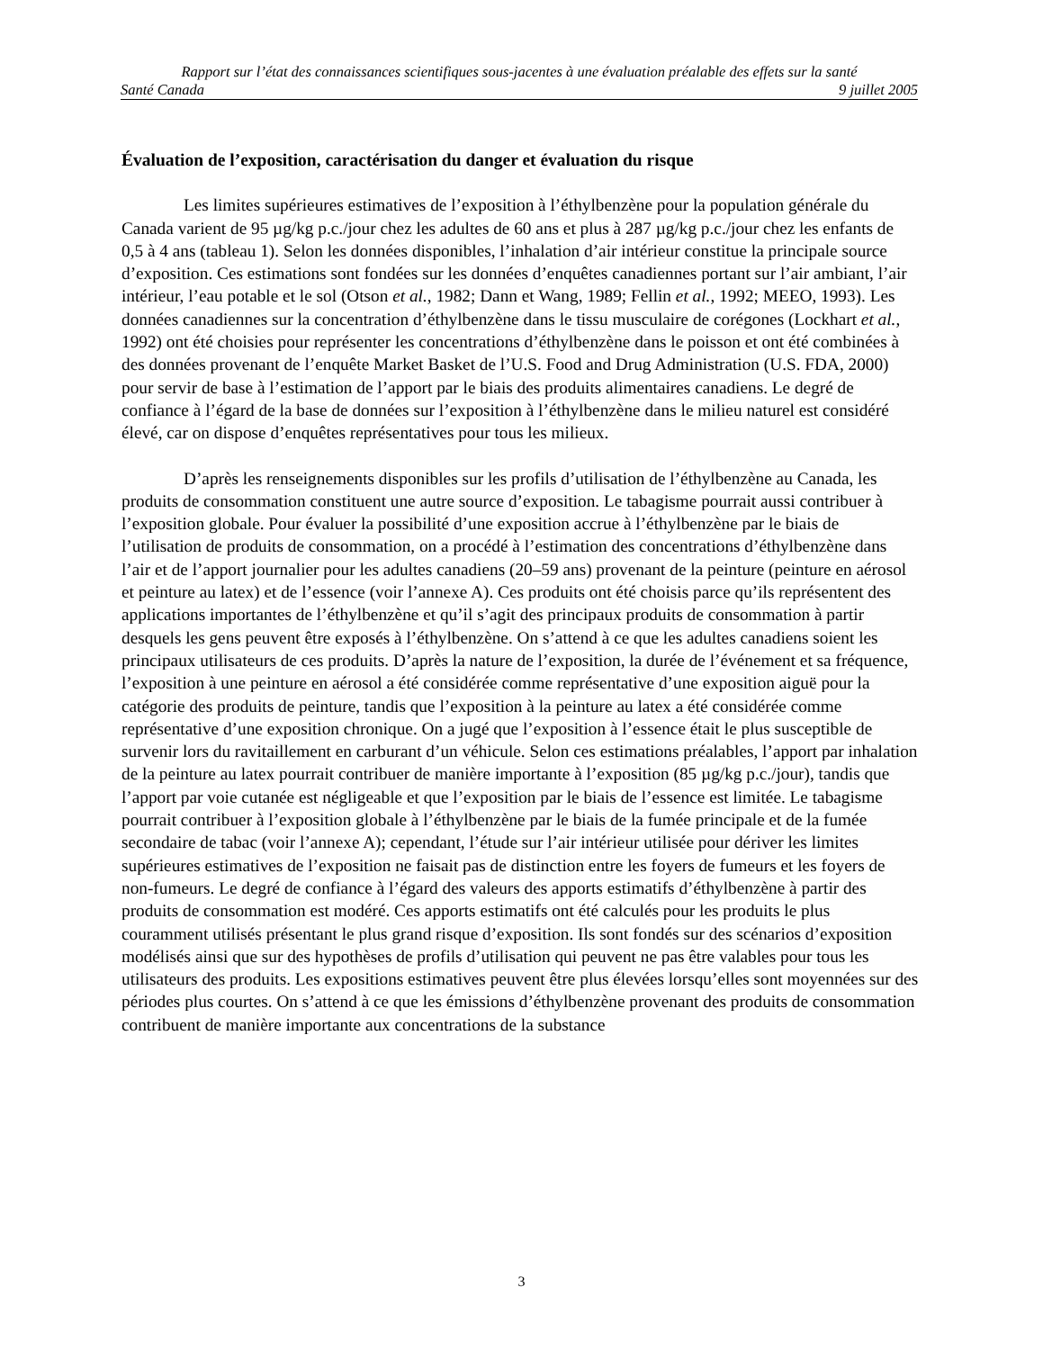Rapport sur l’état des connaissances scientifiques sous-jacentes à une évaluation préalable des effets sur la santé
Santé Canada 9 juillet 2005
Évaluation de l’exposition, caractérisation du danger et évaluation du risque
Les limites supérieures estimatives de l’exposition à l’éthylbenzène pour la population générale du Canada varient de 95 µg/kg p.c./jour chez les adultes de 60 ans et plus à 287 µg/kg p.c./jour chez les enfants de 0,5 à 4 ans (tableau 1). Selon les données disponibles, l’inhalation d’air intérieur constitue la principale source d’exposition. Ces estimations sont fondées sur les données d’enquêtes canadiennes portant sur l’air ambiant, l’air intérieur, l’eau potable et le sol (Otson et al., 1982; Dann et Wang, 1989; Fellin et al., 1992; MEEO, 1993). Les données canadiennes sur la concentration d’éthylbenzène dans le tissu musculaire de corégones (Lockhart et al., 1992) ont été choisies pour représenter les concentrations d’éthylbenzène dans le poisson et ont été combinées à des données provenant de l’enquête Market Basket de l’U.S. Food and Drug Administration (U.S. FDA, 2000) pour servir de base à l’estimation de l’apport par le biais des produits alimentaires canadiens. Le degré de confiance à l’égard de la base de données sur l’exposition à l’éthylbenzène dans le milieu naturel est considéré élevé, car on dispose d’enquêtes représentatives pour tous les milieux.
D’après les renseignements disponibles sur les profils d’utilisation de l’éthylbenzène au Canada, les produits de consommation constituent une autre source d’exposition. Le tabagisme pourrait aussi contribuer à l’exposition globale. Pour évaluer la possibilité d’une exposition accrue à l’éthylbenzène par le biais de l’utilisation de produits de consommation, on a procédé à l’estimation des concentrations d’éthylbenzène dans l’air et de l’apport journalier pour les adultes canadiens (20–59 ans) provenant de la peinture (peinture en aérosol et peinture au latex) et de l’essence (voir l’annexe A). Ces produits ont été choisis parce qu’ils représentent des applications importantes de l’éthylbenzène et qu’il s’agit des principaux produits de consommation à partir desquels les gens peuvent être exposés à l’éthylbenzène. On s’attend à ce que les adultes canadiens soient les principaux utilisateurs de ces produits. D’après la nature de l’exposition, la durée de l’événement et sa fréquence, l’exposition à une peinture en aérosol a été considérée comme représentative d’une exposition aiguë pour la catégorie des produits de peinture, tandis que l’exposition à la peinture au latex a été considérée comme représentative d’une exposition chronique. On a jugé que l’exposition à l’essence était le plus susceptible de survenir lors du ravitaillement en carburant d’un véhicule. Selon ces estimations préalables, l’apport par inhalation de la peinture au latex pourrait contribuer de manière importante à l’exposition (85 µg/kg p.c./jour), tandis que l’apport par voie cutanée est négligeable et que l’exposition par le biais de l’essence est limitée. Le tabagisme pourrait contribuer à l’exposition globale à l’éthylbenzène par le biais de la fumée principale et de la fumée secondaire de tabac (voir l’annexe A); cependant, l’étude sur l’air intérieur utilisée pour dériver les limites supérieures estimatives de l’exposition ne faisait pas de distinction entre les foyers de fumeurs et les foyers de non-fumeurs. Le degré de confiance à l’égard des valeurs des apports estimatifs d’éthylbenzène à partir des produits de consommation est modéré. Ces apports estimatifs ont été calculés pour les produits le plus couramment utilisés présentant le plus grand risque d’exposition. Ils sont fondés sur des scénarios d’exposition modélisés ainsi que sur des hypothèses de profils d’utilisation qui peuvent ne pas être valables pour tous les utilisateurs des produits. Les expositions estimatives peuvent être plus élevées lorsqu’elles sont moyennées sur des périodes plus courtes. On s’attend à ce que les émissions d’éthylbenzène provenant des produits de consommation contribuent de manière importante aux concentrations de la substance
3